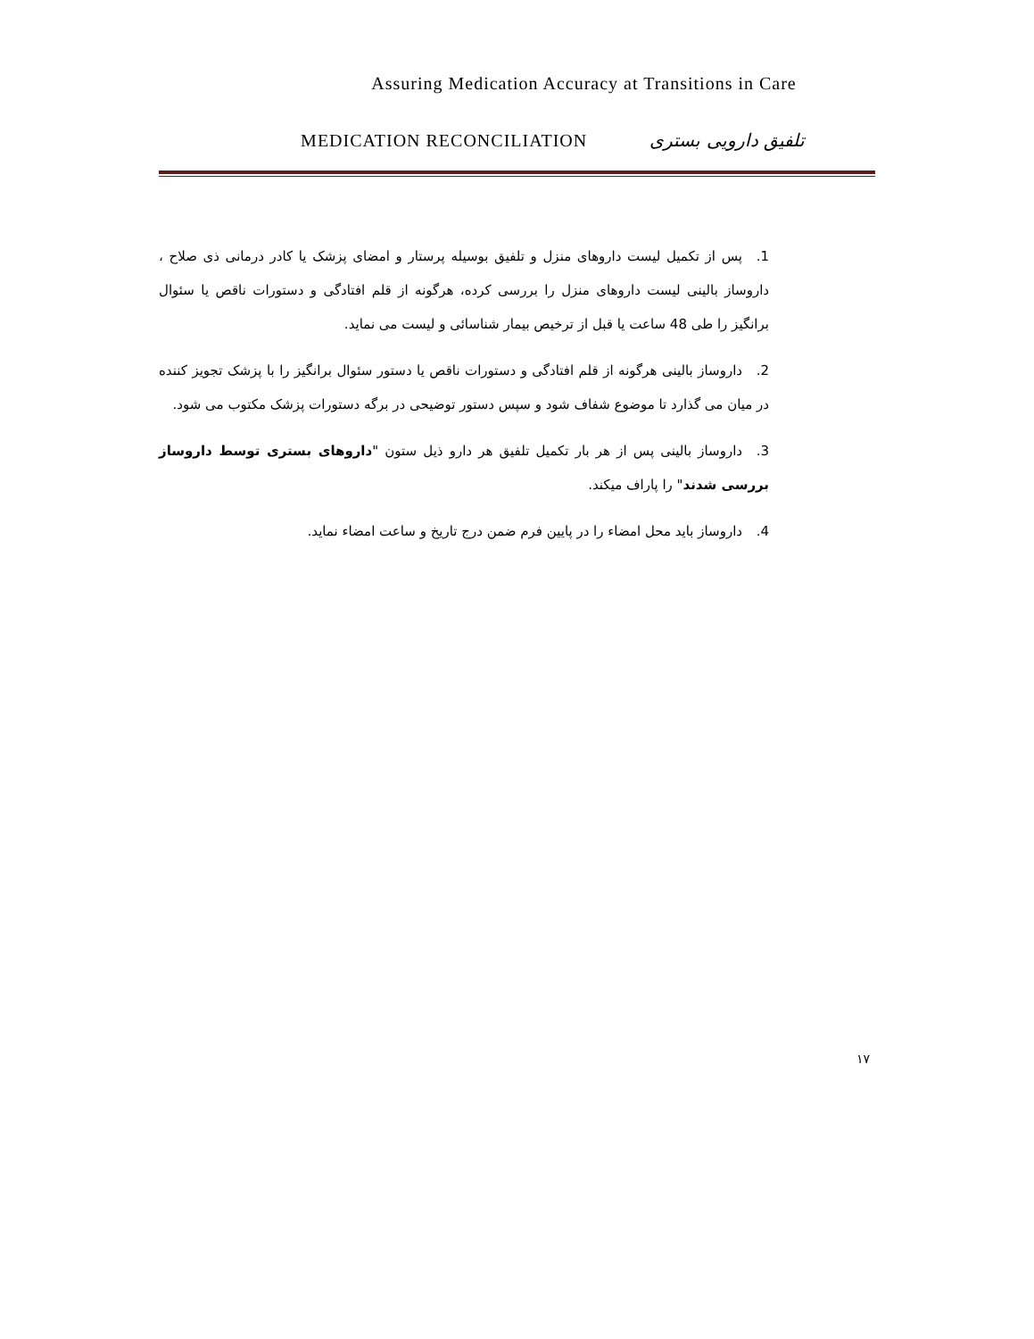Assuring Medication Accuracy at Transitions in Care
MEDICATION RECONCILIATION تلفیق دارویی بستری
1. پس از تکمیل لیست داروهای منزل و تلفیق بوسیله پرستار و امضای پزشک یا کادر درمانی ذی صلاح ، داروساز بالینی لیست داروهای منزل را بررسی کرده، هرگونه از قلم افتادگی و دستورات ناقص یا سئوال برانگیز را طی 48 ساعت یا قبل از ترخیص بیمار شناسائی و لیست می نماید.
2. داروساز بالینی هرگونه از قلم افتادگی و دستورات ناقص یا دستور سئوال برانگیز را با پزشک تجویز کننده در میان می گذارد تا موضوع شفاف شود و سپس دستور توضیحی در برگه دستورات پزشک مکتوب می شود.
3. داروساز بالینی پس از هر بار تکمیل تلفیق هر دارو ذیل ستون "داروهای بستری توسط داروساز بررسی شدند" را پاراف میکند.
4. داروساز باید محل امضاء را در پایین فرم ضمن درج تاریخ و ساعت امضاء نماید.
۱۷